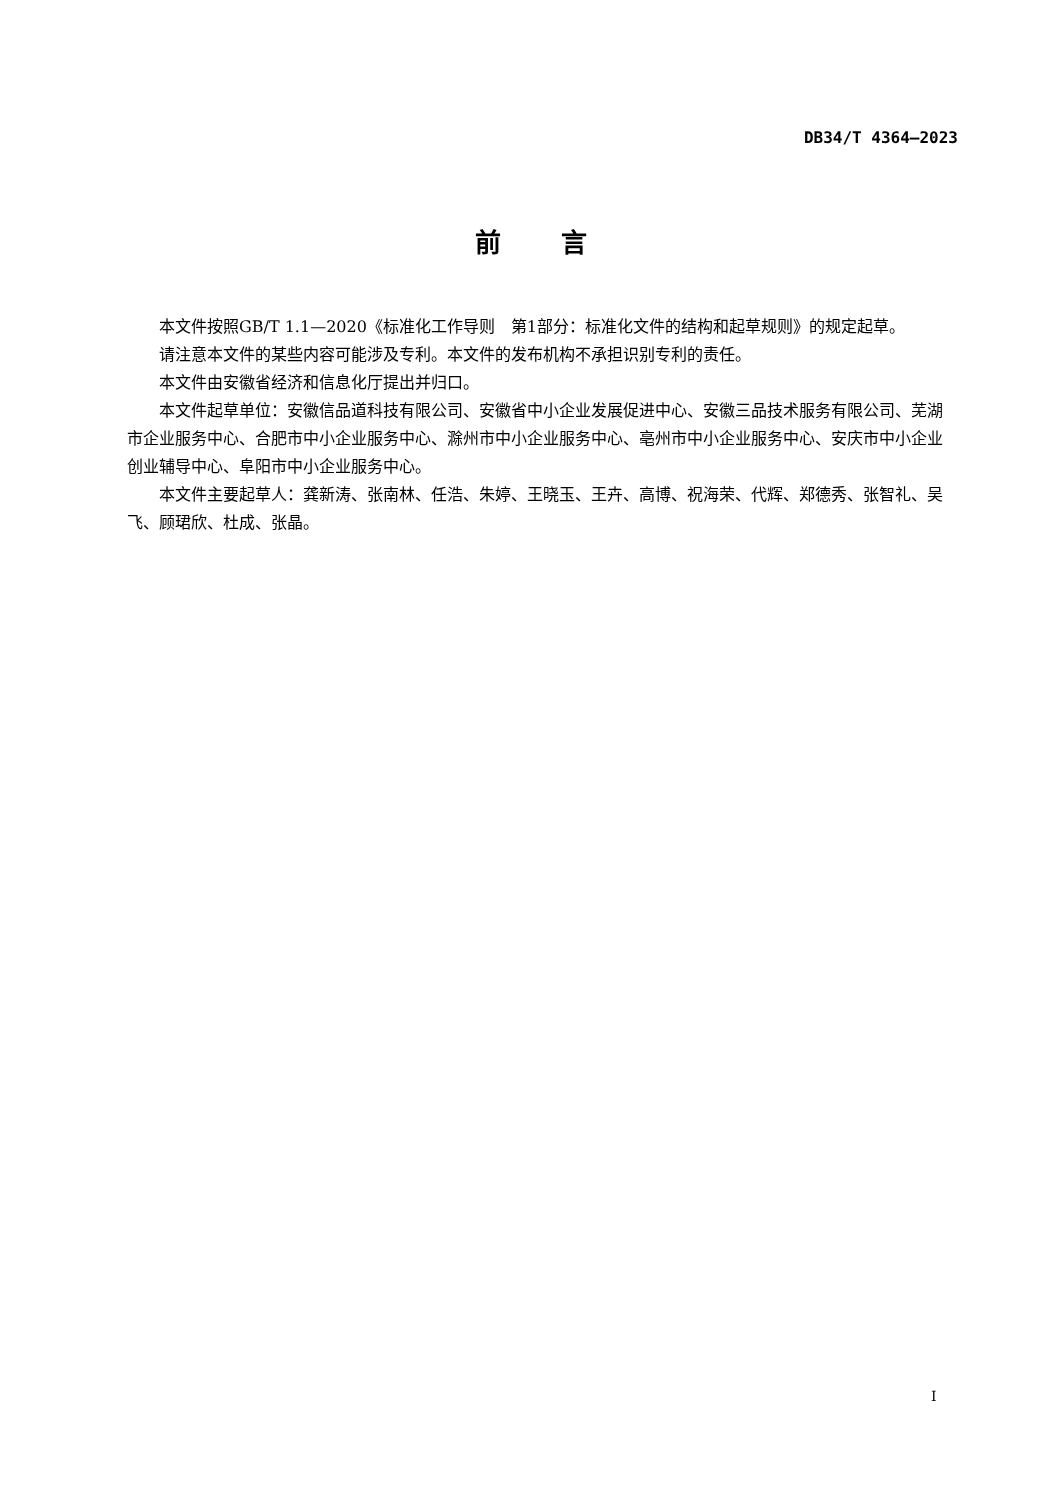DB34/T 4364—2023
前言
本文件按照GB/T 1.1—2020《标准化工作导则　第1部分：标准化文件的结构和起草规则》的规定起草。
请注意本文件的某些内容可能涉及专利。本文件的发布机构不承担识别专利的责任。
本文件由安徽省经济和信息化厅提出并归口。
本文件起草单位：安徽信品道科技有限公司、安徽省中小企业发展促进中心、安徽三品技术服务有限公司、芜湖市企业服务中心、合肥市中小企业服务中心、滁州市中小企业服务中心、亳州市中小企业服务中心、安庆市中小企业创业辅导中心、阜阳市中小企业服务中心。
本文件主要起草人：龚新涛、张南林、任浩、朱婷、王晓玉、王卉、高博、祝海荣、代辉、郑德秀、张智礼、吴飞、顾珺欣、杜成、张晶。
I